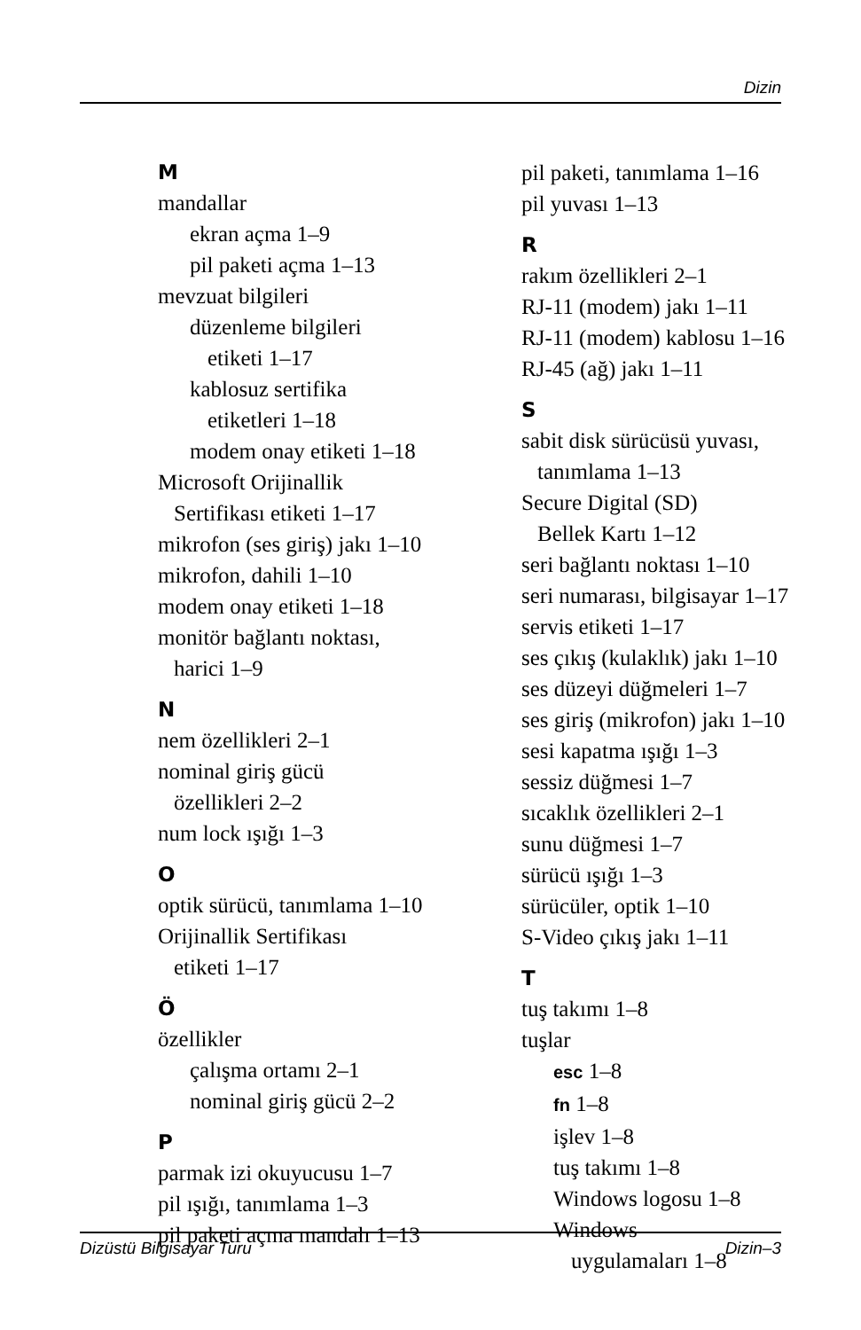Dizin
M
mandallar
ekran açma 1–9
pil paketi açma 1–13
mevzuat bilgileri
düzenleme bilgileri
etiketi 1–17
kablosuz sertifika
etiketleri 1–18
modem onay etiketi 1–18
Microsoft Orijinallik
Sertifikası etiketi 1–17
mikrofon (ses giriş) jakı 1–10
mikrofon, dahili 1–10
modem onay etiketi 1–18
monitör bağlantı noktası,
harici 1–9
N
nem özellikleri 2–1
nominal giriş gücü
özellikleri 2–2
num lock ışığı 1–3
O
optik sürücü, tanımlama 1–10
Orijinallik Sertifikası
etiketi 1–17
Ö
özellikler
çalışma ortamı 2–1
nominal giriş gücü 2–2
P
parmak izi okuyucusu 1–7
pil ışığı, tanımlama 1–3
pil paketi açma mandalı 1–13
pil paketi, tanımlama 1–16
pil yuvası 1–13
R
rakım özellikleri 2–1
RJ-11 (modem) jakı 1–11
RJ-11 (modem) kablosu 1–16
RJ-45 (ağ) jakı 1–11
S
sabit disk sürücüsü yuvası,
tanımlama 1–13
Secure Digital (SD)
Bellek Kartı 1–12
seri bağlantı noktası 1–10
seri numarası, bilgisayar 1–17
servis etiketi 1–17
ses çıkış (kulaklık) jakı 1–10
ses düzeyi düğmeleri 1–7
ses giriş (mikrofon) jakı 1–10
sesi kapatma ışığı 1–3
sessiz düğmesi 1–7
sıcaklık özellikleri 2–1
sunu düğmesi 1–7
sürücü ışığı 1–3
sürücüler, optik 1–10
S-Video çıkış jakı 1–11
T
tuş takımı 1–8
tuşlar
esc 1–8
fn 1–8
işlev 1–8
tuş takımı 1–8
Windows logosu 1–8
Windows
uygulamaları 1–8
Dizüstü Bilgisayar Turu Dizin–3